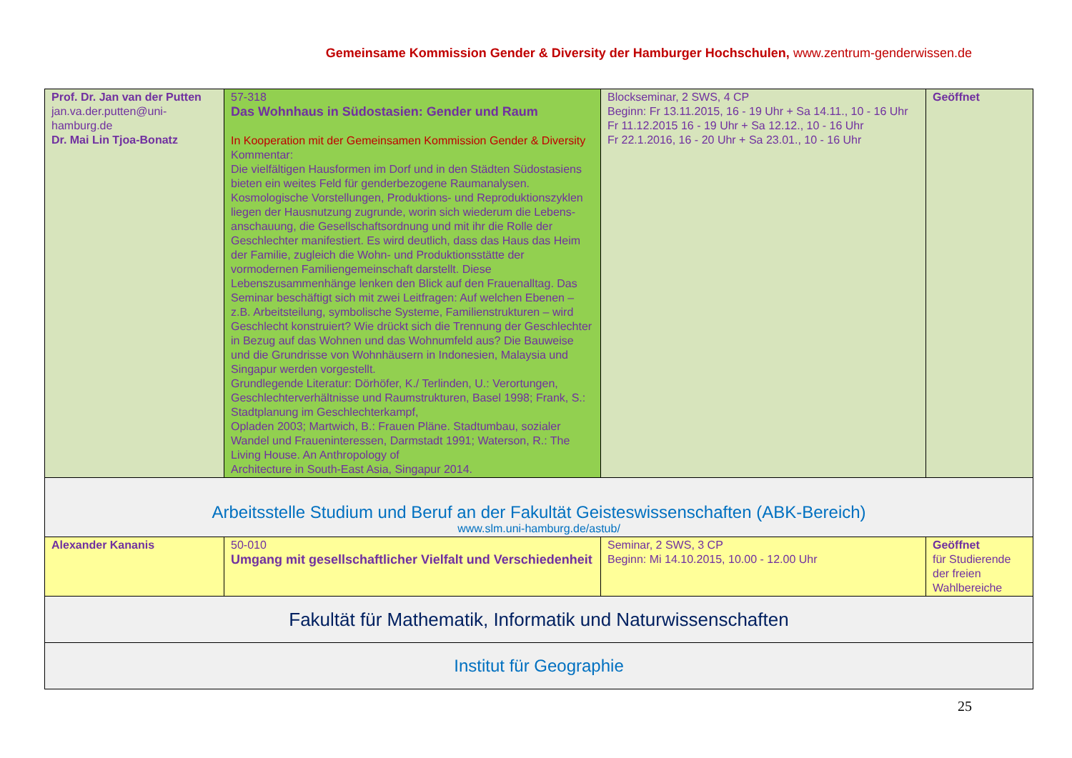Gemeinsame Kommission Gender & Diversity der Hamburger Hochschulen, www.zentrum-genderwissen.de
| Prof. Dr. Jan van der Putten jan.va.der.putten@uni-hamburg.de Dr. Mai Lin Tjoa-Bonatz | 57-318 Das Wohnhaus in Südostasien: Gender und Raum In Kooperation mit der Gemeinsamen Kommission Gender & Diversity Kommentar: Die vielfältigen Hausformen im Dorf und in den Städten Südostasiens bieten ein weites Feld für genderbezogene Raumanalysen. Kosmologische Vorstellungen, Produktions- und Reproduktionszyklen liegen der Hausnutzung zugrunde, worin sich wiederum die Lebens-anschauung, die Gesellschaftsordnung und mit ihr die Rolle der Geschlechter manifestiert. Es wird deutlich, dass das Haus das Heim der Familie, zugleich die Wohn- und Produktionsstätte der vormodernen Familiengemeinschaft darstellt. Diese Lebenszusammenhänge lenken den Blick auf den Frauenalltag. Das Seminar beschäftigt sich mit zwei Leitfragen: Auf welchen Ebenen – z.B. Arbeitsteilung, symbolische Systeme, Familienstrukturen – wird Geschlecht konstruiert? Wie drückt sich die Trennung der Geschlechter in Bezug auf das Wohnen und das Wohnumfeld aus? Die Bauweise und die Grundrisse von Wohnhäusern in Indonesien, Malaysia und Singapur werden vorgestellt. Grundlegende Literatur: Dörhöfer, K./ Terlinden, U.: Verortungen, Geschlechterverhältnisse und Raumstrukturen, Basel 1998; Frank, S.: Stadtplanung im Geschlechterkampf, Opladen 2003; Martwich, B.: Frauen Pläne. Stadtumbau, sozialer Wandel und Fraueninteressen, Darmstadt 1991; Waterson, R.: The Living House. An Anthropology of Architecture in South-East Asia, Singapur 2014. | Blockseminar, 2 SWS, 4 CP Beginn: Fr 13.11.2015, 16 - 19 Uhr + Sa 14.11., 10 - 16 Uhr Fr 11.12.2015 16 - 19 Uhr + Sa 12.12., 10 - 16 Uhr Fr 22.1.2016, 16 - 20 Uhr + Sa 23.01., 10 - 16 Uhr | Geöffnet |
| Arbeitsstelle Studium und Beruf an der Fakultät Geisteswissenschaften (ABK-Bereich) www.slm.uni-hamburg.de/astub/ | | | |
| Alexander Kananis | 50-010 Umgang mit gesellschaftlicher Vielfalt und Verschiedenheit | Seminar, 2 SWS, 3 CP Beginn: Mi 14.10.2015, 10.00 - 12.00 Uhr | Geöffnet für Studierende der freien Wahlbereiche |
| Fakultät für Mathematik, Informatik und Naturwissenschaften | | | |
| Institut für Geographie | | | |
25